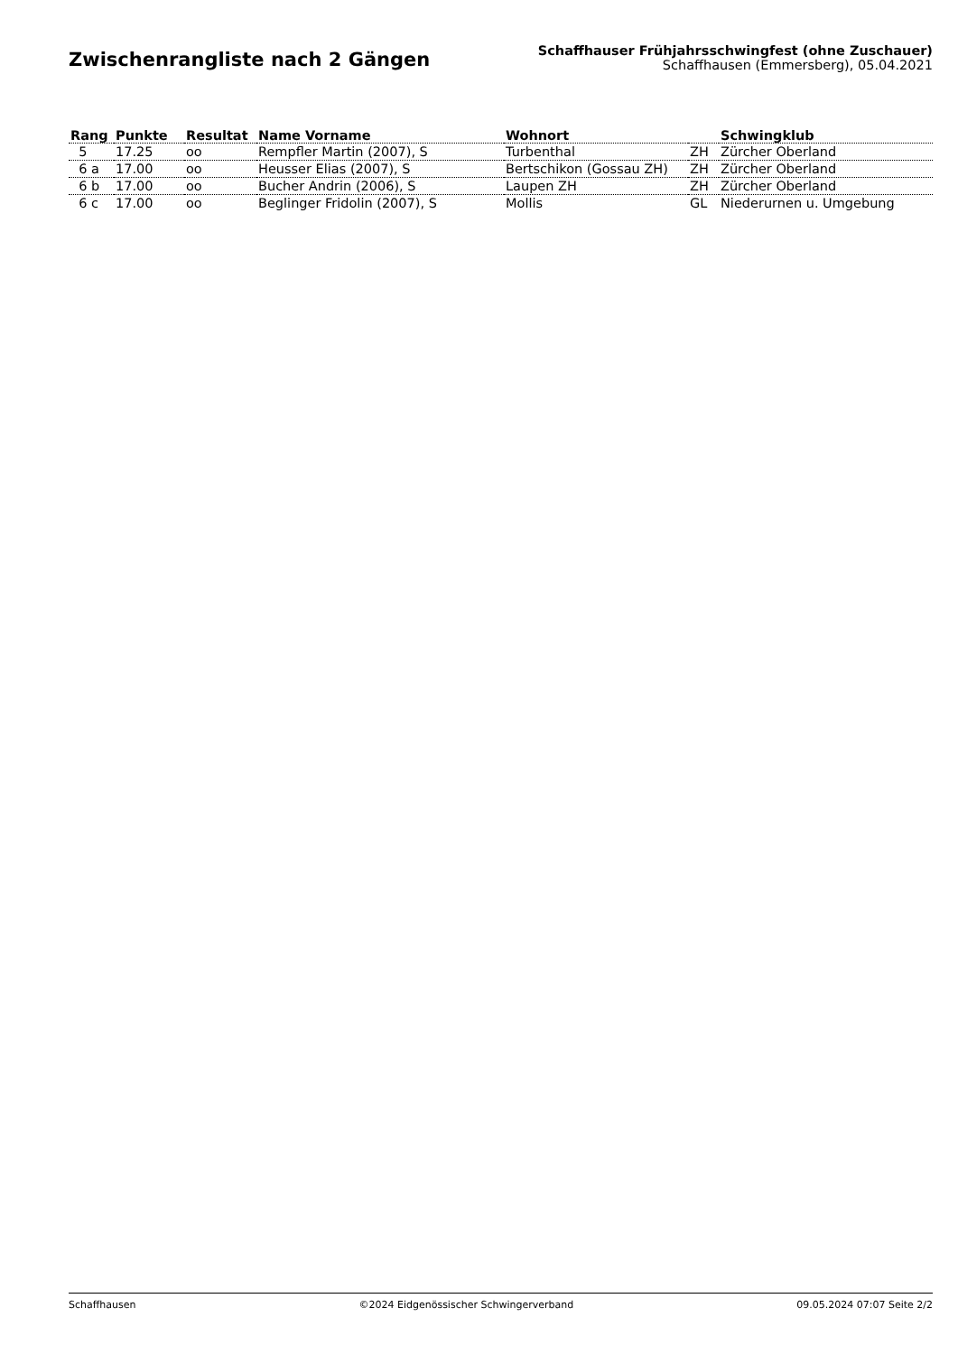Zwischenrangliste nach 2 Gängen
Schaffhauser Frühjahrsschwingfest (ohne Zuschauer)
Schaffhausen (Emmersberg), 05.04.2021
| Rang | Punkte | Resultat | Name Vorname | Wohnort | | Schwingklub |
| --- | --- | --- | --- | --- | --- | --- |
| 5 | 17.25 | oo | Rempfler Martin (2007), S | Turbenthal | ZH | Zürcher Oberland |
| 6 a | 17.00 | oo | Heusser Elias (2007), S | Bertschikon (Gossau ZH) | ZH | Zürcher Oberland |
| 6 b | 17.00 | oo | Bucher Andrin (2006), S | Laupen ZH | ZH | Zürcher Oberland |
| 6 c | 17.00 | oo | Beglinger Fridolin (2007), S | Mollis | GL | Niederurnen u. Umgebung |
Schaffhausen ©2024 Eidgenössischer Schwingerverband 09.05.2024 07:07 Seite 2/2